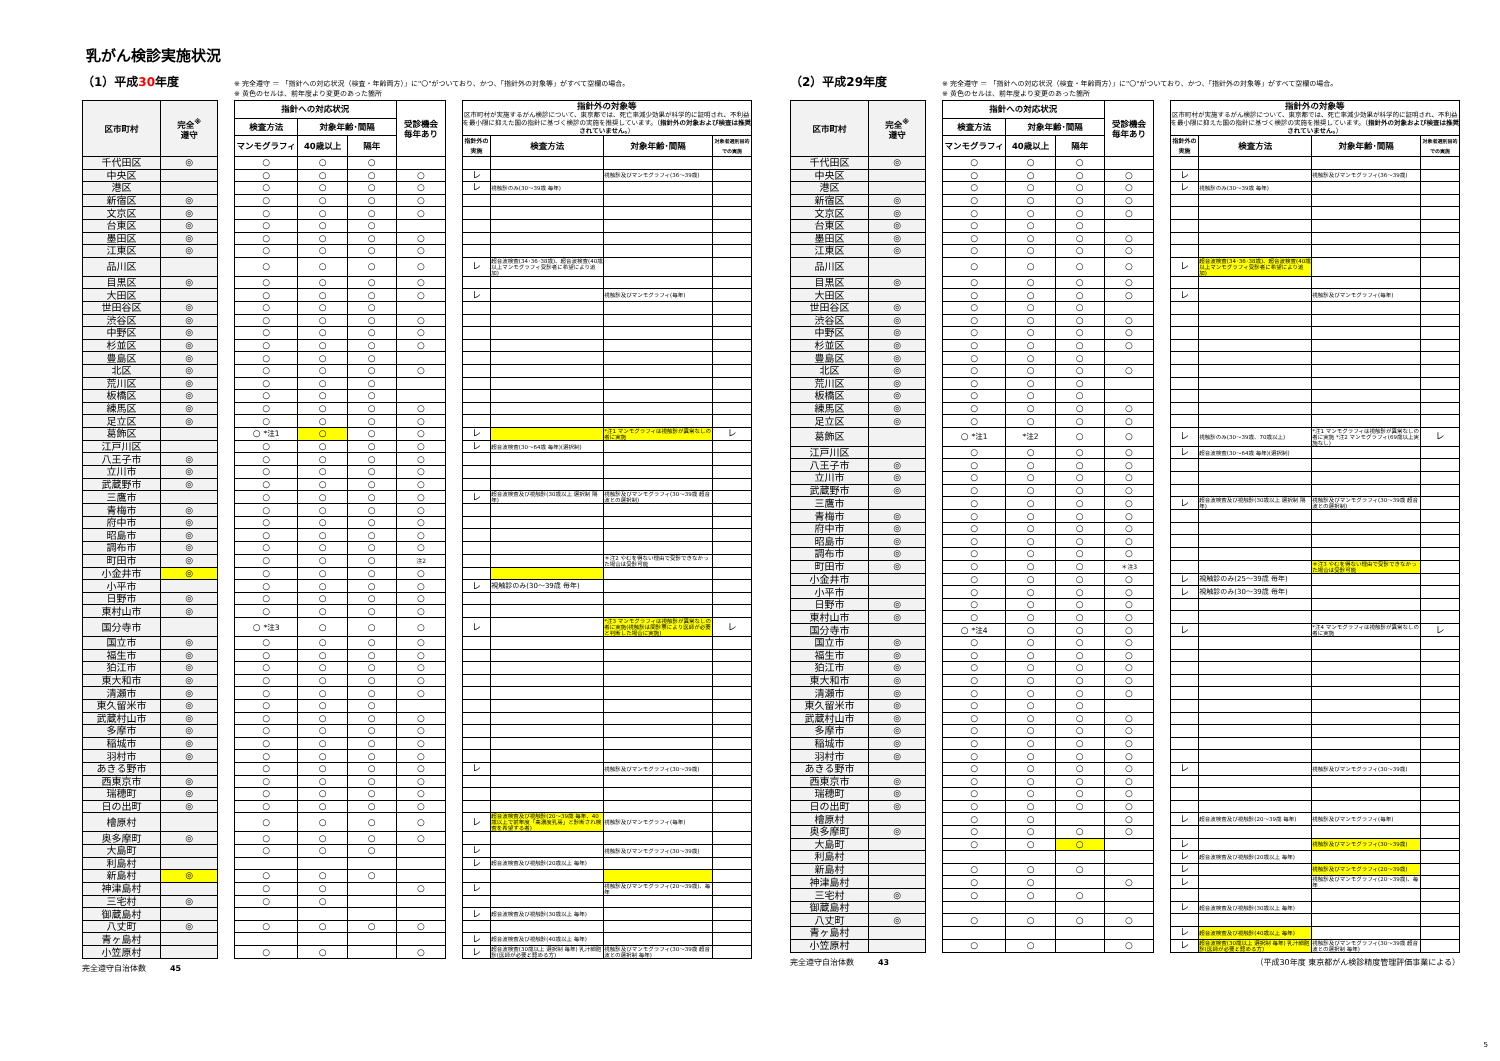乳がん検診実施状況
（1）平成30年度 ※ 完全遵守 ＝ 「指針への対応状況（検査・年齢両方）」に"〇"がついており、かつ、「指針外の対象等」がすべて空欄の場合。
※ 黄色のセルは、前年度より変更のあった箇所
| 区市町村 | 完全<sup>※</sup> 遵守 | | 指針への対応状況 | | | 受診機会 毎年あり | | 指針外の対象等 区市町村が実施するがん検診について、東京都では、死亡率減少効果が科学的に証明され、不利益を最小限に抑えた国の指針に基づく検診の実施を推奨しています。（ 指針外の対象および検査は推奨されていません。 ） | | | |
| --- | --- | --- | --- | --- | --- | --- | --- | --- | --- | --- | --- |
| | | | 検査方法 | 対象年齢･間隔 | | | | | | | |
| | | | マンモグラフィ | 40歳以上 | 隔年 | | | 指針外の実施 | 検査方法 | 対象年齢･間隔 | 対象者選別目的での実施 |
| 千代田区 | ◎ | | ○ | ○ | ○ | | | | | | |
| 中央区 | | | ○ | ○ | ○ | ○ | | レ | | 視触診及びマンモグラフィ(36～39歳) | |
| 港区 | | | ○ | ○ | ○ | ○ | | レ | 視触診のみ(30～39歳 毎年) | | |
| 新宿区 | ◎ | | ○ | ○ | ○ | ○ | | | | | |
| 文京区 | ◎ | | ○ | ○ | ○ | ○ | | | | | |
| 台東区 | ◎ | | ○ | ○ | ○ | | | | | | |
| 墨田区 | ◎ | | ○ | ○ | ○ | ○ | | | | | |
| 江東区 | ◎ | | ○ | ○ | ○ | ○ | | | | | |
| 品川区 | | | ○ | ○ | ○ | ○ | | レ | 超音波検査(34･36･38歳)、超音波検査(40歳以上マンモグラフィ受診者に希望により追加) | | |
| 目黒区 | ◎ | | ○ | ○ | ○ | ○ | | | | | |
| 大田区 | | | ○ | ○ | ○ | ○ | | レ | | 視触診及びマンモグラフィ(毎年) | |
| 世田谷区 | ◎ | | ○ | ○ | ○ | | | | | | |
| 渋谷区 | ◎ | | ○ | ○ | ○ | ○ | | | | | |
| 中野区 | ◎ | | ○ | ○ | ○ | ○ | | | | | |
| 杉並区 | ◎ | | ○ | ○ | ○ | ○ | | | | | |
| 豊島区 | ◎ | | ○ | ○ | ○ | | | | | | |
| 北区 | ◎ | | ○ | ○ | ○ | ○ | | | | | |
| 荒川区 | ◎ | | ○ | ○ | ○ | | | | | | |
| 板橋区 | ◎ | | ○ | ○ | ○ | | | | | | |
| 練馬区 | ◎ | | ○ | ○ | ○ | ○ | | | | | |
| 足立区 | ◎ | | ○ | ○ | ○ | ○ | | | | | |
| 葛飾区 | | | ○ *注1 | ○ | ○ | ○ | | レ | | *注1 マンモグラフィは視触診が異常なしの者に実施 | レ |
| 江戸川区 | | | ○ | ○ | ○ | ○ | | レ | 超音波検査(30～64歳 毎年)(選択制) | | |
| 八王子市 | ◎ | | ○ | ○ | ○ | ○ | | | | | |
| 立川市 | ◎ | | ○ | ○ | ○ | ○ | | | | | |
| 武蔵野市 | ◎ | | ○ | ○ | ○ | ○ | | | | | |
| 三鷹市 | | | ○ | ○ | ○ | ○ | | レ | 超音波検査及び視触診(30歳以上 選択制 隔年) | 視触診及びマンモグラフィ(30～39歳 超音波との選択制) | |
| 青梅市 | ◎ | | ○ | ○ | ○ | ○ | | | | | |
| 府中市 | ◎ | | ○ | ○ | ○ | ○ | | | | | |
| 昭島市 | ◎ | | ○ | ○ | ○ | ○ | | | | | |
| 調布市 | ◎ | | ○ | ○ | ○ | ○ | | | | | |
| 町田市 | ◎ | | ○ | ○ | ○ | 注2 | | | | ＊注2 やむを得ない理由で受診できなかった場合は受診可能 | |
| 小金井市 | ◎ | | ○ | ○ | ○ | ○ | | | | | |
| 小平市 | | | ○ | ○ | ○ | ○ | | レ | 視触診のみ(30～39歳 毎年) | | |
| 日野市 | ◎ | | ○ | ○ | ○ | ○ | | | | | |
| 東村山市 | ◎ | | ○ | ○ | ○ | ○ | | | | | |
| 国分寺市 | | | ○ *注3 | ○ | ○ | ○ | | レ | | *注3 マンモグラフィは視触診が異常なしの者に実施(視触診は問診票により医師が必要と判断した場合に実施) | レ |
| 国立市 | ◎ | | ○ | ○ | ○ | ○ | | | | | |
| 福生市 | ◎ | | ○ | ○ | ○ | ○ | | | | | |
| 狛江市 | ◎ | | ○ | ○ | ○ | ○ | | | | | |
| 東大和市 | ◎ | | ○ | ○ | ○ | ○ | | | | | |
| 清瀬市 | ◎ | | ○ | ○ | ○ | ○ | | | | | |
| 東久留米市 | ◎ | | ○ | ○ | ○ | | | | | | |
| 武蔵村山市 | ◎ | | ○ | ○ | ○ | ○ | | | | | |
| 多摩市 | ◎ | | ○ | ○ | ○ | ○ | | | | | |
| 稲城市 | ◎ | | ○ | ○ | ○ | ○ | | | | | |
| 羽村市 | ◎ | | ○ | ○ | ○ | ○ | | | | | |
| あきる野市 | | | ○ | ○ | ○ | ○ | | レ | | 視触診及びマンモグラフィ(30～39歳) | |
| 西東京市 | ◎ | | ○ | ○ | ○ | ○ | | | | | |
| 瑞穂町 | ◎ | | ○ | ○ | ○ | ○ | | | | | |
| 日の出町 | ◎ | | ○ | ○ | ○ | ○ | | | | | |
| 檜原村 | | | ○ | ○ | ○ | ○ | | レ | 超音波検査及び視触診(20～39歳 毎年、40歳以上で前年度「高濃度乳房」と診断され検査を希望する者) | 視触診及びマンモグラフィ(毎年) | |
| 奥多摩町 | ◎ | | ○ | ○ | ○ | ○ | | | | | |
| 大島町 | | | ○ | ○ | ○ | | | レ | | 視触診及びマンモグラフィ(30～39歳) | |
| 利島村 | | | | | | | | レ | 超音波検査及び視触診(20歳以上 毎年) | | |
| 新島村 | ◎ | | ○ | ○ | ○ | | | | | | |
| 神津島村 | | | ○ | ○ | | ○ | | レ | | 視触診及びマンモグラフィ(20～39歳)、毎年 | |
| 三宅村 | ◎ | | ○ | ○ | | | | | | | |
| 御蔵島村 | | | | | | | | レ | 超音波検査及び視触診(30歳以上 毎年) | | |
| 八丈町 | ◎ | | ○ | ○ | ○ | ○ | | | | | |
| 青ヶ島村 | | | | | | | | レ | 超音波検査及び視触診(40歳以上 毎年) | | |
| 小笠原村 | | | ○ | ○ | | ○ | | レ | 超音波検査(30歳以上 選択制 毎年) 乳汁細胞診(医師が必要と認める方) | 視触診及びマンモグラフィ(30～39歳 超音波との選択制 毎年) | |
完全遵守自治体数　　　45
（2）平成29年度 ※ 完全遵守 ＝ 「指針への対応状況（検査・年齢両方）」に"〇"がついており、かつ、「指針外の対象等」がすべて空欄の場合。
※ 黄色のセルは、前年度より変更のあった箇所
| 区市町村 | 完全<sup>※</sup> 遵守 | | 指針への対応状況 | | | 受診機会 毎年あり | | 指針外の対象等 区市町村が実施するがん検診について、東京都では、死亡率減少効果が科学的に証明され、不利益を最小限に抑えた国の指針に基づく検診の実施を推奨しています。（ 指針外の対象および検査は推奨されていません。 ） | | | |
| --- | --- | --- | --- | --- | --- | --- | --- | --- | --- | --- | --- |
| | | | 検査方法 | 対象年齢･間隔 | | | | | | | |
| | | | マンモグラフィ | 40歳以上 | 隔年 | | | 指針外の実施 | 検査方法 | 対象年齢･間隔 | 対象者選別目的での実施 |
| 千代田区 | ◎ | | ○ | ○ | ○ | | | | | | |
| 中央区 | | | ○ | ○ | ○ | ○ | | レ | | 視触診及びマンモグラフィ(36～39歳) | |
| 港区 | | | ○ | ○ | ○ | ○ | | レ | 視触診のみ(30～39歳 毎年) | | |
| 新宿区 | ◎ | | ○ | ○ | ○ | ○ | | | | | |
| 文京区 | ◎ | | ○ | ○ | ○ | ○ | | | | | |
| 台東区 | ◎ | | ○ | ○ | ○ | | | | | | |
| 墨田区 | ◎ | | ○ | ○ | ○ | ○ | | | | | |
| 江東区 | ◎ | | ○ | ○ | ○ | ○ | | | | | |
| 品川区 | | | ○ | ○ | ○ | ○ | | レ | 超音波検査(34･36･38歳)、超音波検査(40歳以上マンモグラフィ受診者に希望により追加) | | |
| 目黒区 | ◎ | | ○ | ○ | ○ | ○ | | | | | |
| 大田区 | | | ○ | ○ | ○ | ○ | | レ | | 視触診及びマンモグラフィ(毎年) | |
| 世田谷区 | ◎ | | ○ | ○ | ○ | | | | | | |
| 渋谷区 | ◎ | | ○ | ○ | ○ | ○ | | | | | |
| 中野区 | ◎ | | ○ | ○ | ○ | ○ | | | | | |
| 杉並区 | ◎ | | ○ | ○ | ○ | ○ | | | | | |
| 豊島区 | ◎ | | ○ | ○ | ○ | | | | | | |
| 北区 | ◎ | | ○ | ○ | ○ | ○ | | | | | |
| 荒川区 | ◎ | | ○ | ○ | ○ | | | | | | |
| 板橋区 | ◎ | | ○ | ○ | ○ | | | | | | |
| 練馬区 | ◎ | | ○ | ○ | ○ | ○ | | | | | |
| 足立区 | ◎ | | ○ | ○ | ○ | ○ | | | | | |
| 葛飾区 | | | ○ *注1 | *注2 | ○ | ○ | | レ | 視触診のみ(30～39歳、70歳以上) | *注1 マンモグラフィは視触診が異常なしの者に実施 *注2 マンモグラフィ(69歳以上実施なし) | レ |
| 江戸川区 | | | ○ | ○ | ○ | ○ | | レ | 超音波検査(30～64歳 毎年)(選択制) | | |
| 八王子市 | ◎ | | ○ | ○ | ○ | ○ | | | | | |
| 立川市 | ◎ | | ○ | ○ | ○ | ○ | | | | | |
| 武蔵野市 | ◎ | | ○ | ○ | ○ | ○ | | | | | |
| 三鷹市 | | | ○ | ○ | ○ | ○ | | レ | 超音波検査及び視触診(30歳以上 選択制 隔年) | 視触診及びマンモグラフィ(30～39歳 超音波との選択制) | |
| 青梅市 | ◎ | | ○ | ○ | ○ | ○ | | | | | |
| 府中市 | ◎ | | ○ | ○ | ○ | ○ | | | | | |
| 昭島市 | ◎ | | ○ | ○ | ○ | ○ | | | | | |
| 調布市 | ◎ | | ○ | ○ | ○ | ○ | | | | | |
| 町田市 | ◎ | | ○ | ○ | ○ | ＊注3 | | | | ＊注3 やむを得ない理由で受診できなかった場合は受診可能 | |
| 小金井市 | | | ○ | ○ | ○ | ○ | | レ | 視触診のみ(25～39歳 毎年) | | |
| 小平市 | | | ○ | ○ | ○ | ○ | | レ | 視触診のみ(30～39歳 毎年) | | |
| 日野市 | ◎ | | ○ | ○ | ○ | ○ | | | | | |
| 東村山市 | ◎ | | ○ | ○ | ○ | ○ | | | | | |
| 国分寺市 | | | ○ *注4 | ○ | ○ | ○ | | レ | | *注4 マンモグラフィは視触診が異常なしの者に実施 | レ |
| 国立市 | ◎ | | ○ | ○ | ○ | ○ | | | | | |
| 福生市 | ◎ | | ○ | ○ | ○ | ○ | | | | | |
| 狛江市 | ◎ | | ○ | ○ | ○ | ○ | | | | | |
| 東大和市 | ◎ | | ○ | ○ | ○ | ○ | | | | | |
| 清瀬市 | ◎ | | ○ | ○ | ○ | ○ | | | | | |
| 東久留米市 | ◎ | | ○ | ○ | ○ | | | | | | |
| 武蔵村山市 | ◎ | | ○ | ○ | ○ | ○ | | | | | |
| 多摩市 | ◎ | | ○ | ○ | ○ | ○ | | | | | |
| 稲城市 | ◎ | | ○ | ○ | ○ | ○ | | | | | |
| 羽村市 | ◎ | | ○ | ○ | ○ | ○ | | | | | |
| あきる野市 | | | ○ | ○ | ○ | ○ | | レ | | 視触診及びマンモグラフィ(30～39歳) | |
| 西東京市 | ◎ | | ○ | ○ | ○ | ○ | | | | | |
| 瑞穂町 | ◎ | | ○ | ○ | ○ | ○ | | | | | |
| 日の出町 | ◎ | | ○ | ○ | ○ | ○ | | | | | |
| 檜原村 | | | ○ | ○ | | ○ | | レ | 超音波検査及び視触診(20～39歳 毎年) | 視触診及びマンモグラフィ(毎年) | |
| 奥多摩町 | ◎ | | ○ | ○ | ○ | ○ | | | | | |
| 大島町 | | | ○ | ○ | ○ | | | レ | | 視触診及びマンモグラフィ(30～39歳) | |
| 利島村 | | | | | | | | レ | 超音波検査及び視触診(20歳以上 毎年) | | |
| 新島村 | | | ○ | ○ | ○ | | | レ | | 視触診及びマンモグラフィ(20～39歳) | |
| 神津島村 | | | ○ | ○ | | ○ | | レ | | 視触診及びマンモグラフィ(20～39歳)、毎年 | |
| 三宅村 | ◎ | | ○ | ○ | ○ | | | | | | |
| 御蔵島村 | | | | | | | | レ | 超音波検査及び視触診(30歳以上 毎年) | | |
| 八丈町 | ◎ | | ○ | ○ | ○ | ○ | | | | | |
| 青ヶ島村 | | | | | | | | レ | 超音波検査及び視触診(40歳以上 毎年) | | |
| 小笠原村 | | | ○ | ○ | | ○ | | レ | 超音波検査(30歳以上 選択制 毎年) 乳汁細胞診(医師が必要と認める方) | 視触診及びマンモグラフィ(30～39歳 超音波との選択制 毎年) | |
完全遵守自治体数　　　43 （平成30年度 東京都がん検診精度管理評価事業による）
5